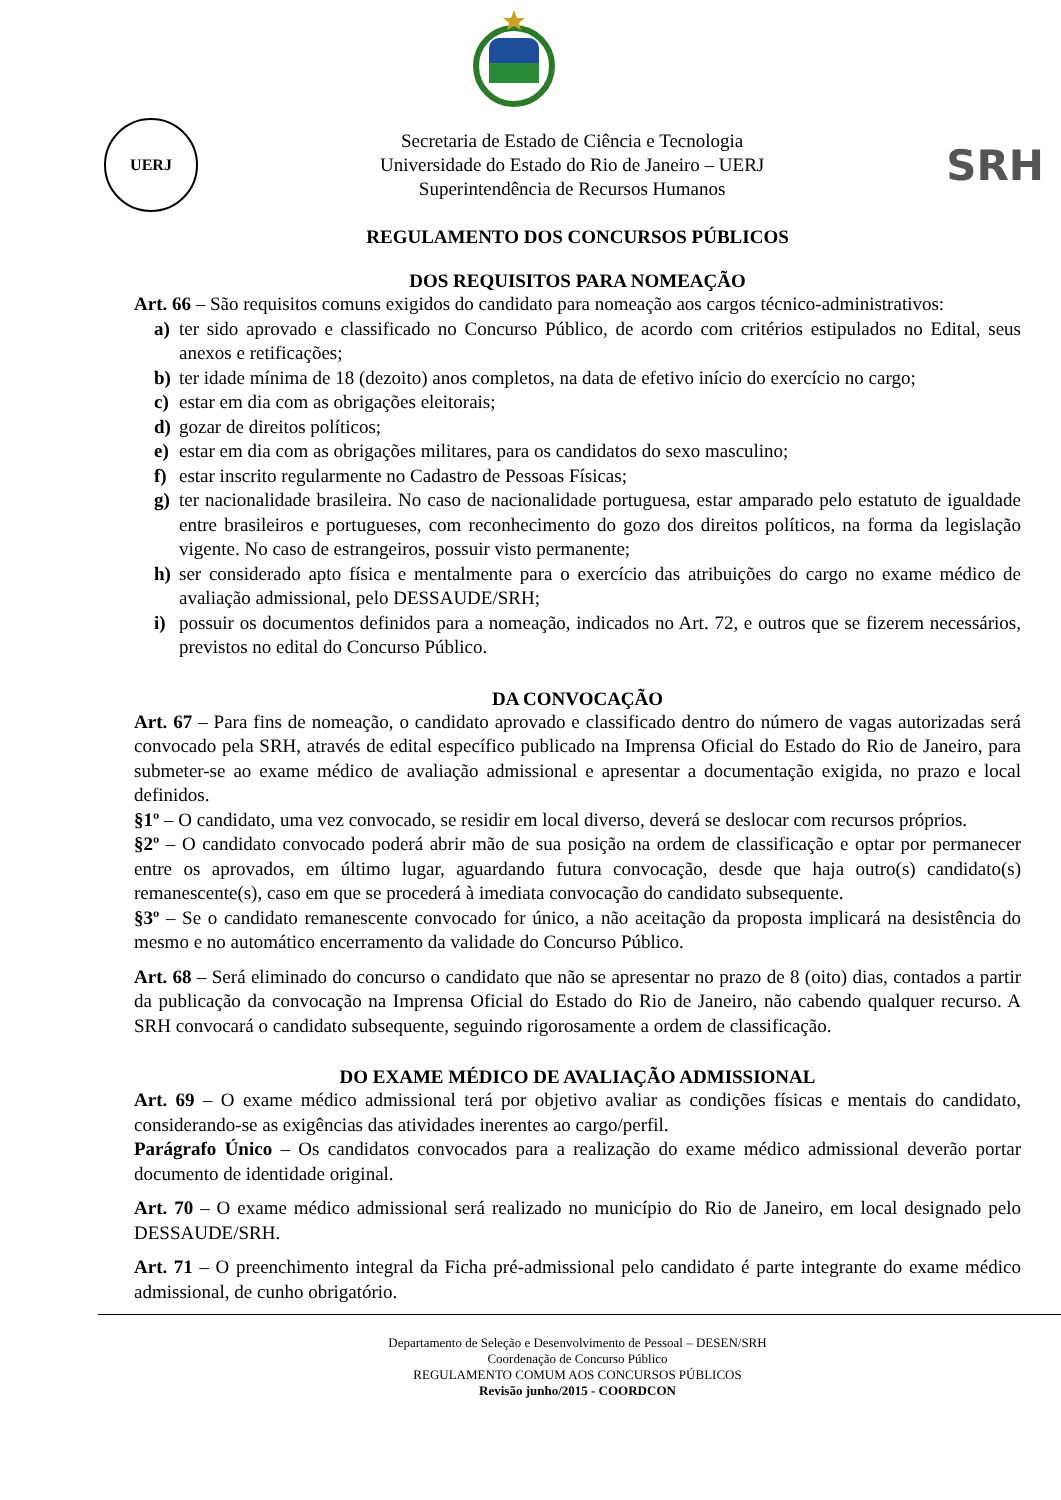UERJ
Secretaria de Estado de Ciência e Tecnologia
Universidade do Estado do Rio de Janeiro – UERJ
Superintendência de Recursos Humanos
SRH
REGULAMENTO DOS CONCURSOS PÚBLICOS
DOS REQUISITOS PARA NOMEAÇÃO
Art. 66 – São requisitos comuns exigidos do candidato para nomeação aos cargos técnico-administrativos:
a) ter sido aprovado e classificado no Concurso Público, de acordo com critérios estipulados no Edital, seus anexos e retificações;
b) ter idade mínima de 18 (dezoito) anos completos, na data de efetivo início do exercício no cargo;
c) estar em dia com as obrigações eleitorais;
d) gozar de direitos políticos;
e) estar em dia com as obrigações militares, para os candidatos do sexo masculino;
f) estar inscrito regularmente no Cadastro de Pessoas Físicas;
g) ter nacionalidade brasileira. No caso de nacionalidade portuguesa, estar amparado pelo estatuto de igualdade entre brasileiros e portugueses, com reconhecimento do gozo dos direitos políticos, na forma da legislação vigente. No caso de estrangeiros, possuir visto permanente;
h) ser considerado apto física e mentalmente para o exercício das atribuições do cargo no exame médico de avaliação admissional, pelo DESSAUDE/SRH;
i) possuir os documentos definidos para a nomeação, indicados no Art. 72, e outros que se fizerem necessários, previstos no edital do Concurso Público.
DA CONVOCAÇÃO
Art. 67 – Para fins de nomeação, o candidato aprovado e classificado dentro do número de vagas autorizadas será convocado pela SRH, através de edital específico publicado na Imprensa Oficial do Estado do Rio de Janeiro, para submeter-se ao exame médico de avaliação admissional e apresentar a documentação exigida, no prazo e local definidos.
§1º – O candidato, uma vez convocado, se residir em local diverso, deverá se deslocar com recursos próprios.
§2º – O candidato convocado poderá abrir mão de sua posição na ordem de classificação e optar por permanecer entre os aprovados, em último lugar, aguardando futura convocação, desde que haja outro(s) candidato(s) remanescente(s), caso em que se procederá à imediata convocação do candidato subsequente.
§3º – Se o candidato remanescente convocado for único, a não aceitação da proposta implicará na desistência do mesmo e no automático encerramento da validade do Concurso Público.
Art. 68 – Será eliminado do concurso o candidato que não se apresentar no prazo de 8 (oito) dias, contados a partir da publicação da convocação na Imprensa Oficial do Estado do Rio de Janeiro, não cabendo qualquer recurso. A SRH convocará o candidato subsequente, seguindo rigorosamente a ordem de classificação.
DO EXAME MÉDICO DE AVALIAÇÃO ADMISSIONAL
Art. 69 – O exame médico admissional terá por objetivo avaliar as condições físicas e mentais do candidato, considerando-se as exigências das atividades inerentes ao cargo/perfil.
Parágrafo Único – Os candidatos convocados para a realização do exame médico admissional deverão portar documento de identidade original.
Art. 70 – O exame médico admissional será realizado no município do Rio de Janeiro, em local designado pelo DESSAUDE/SRH.
Art. 71 – O preenchimento integral da Ficha pré-admissional pelo candidato é parte integrante do exame médico admissional, de cunho obrigatório.
Departamento de Seleção e Desenvolvimento de Pessoal – DESEN/SRH
Coordenação de Concurso Público
REGULAMENTO COMUM AOS CONCURSOS PÚBLICOS
Revisão junho/2015 - COORDCON